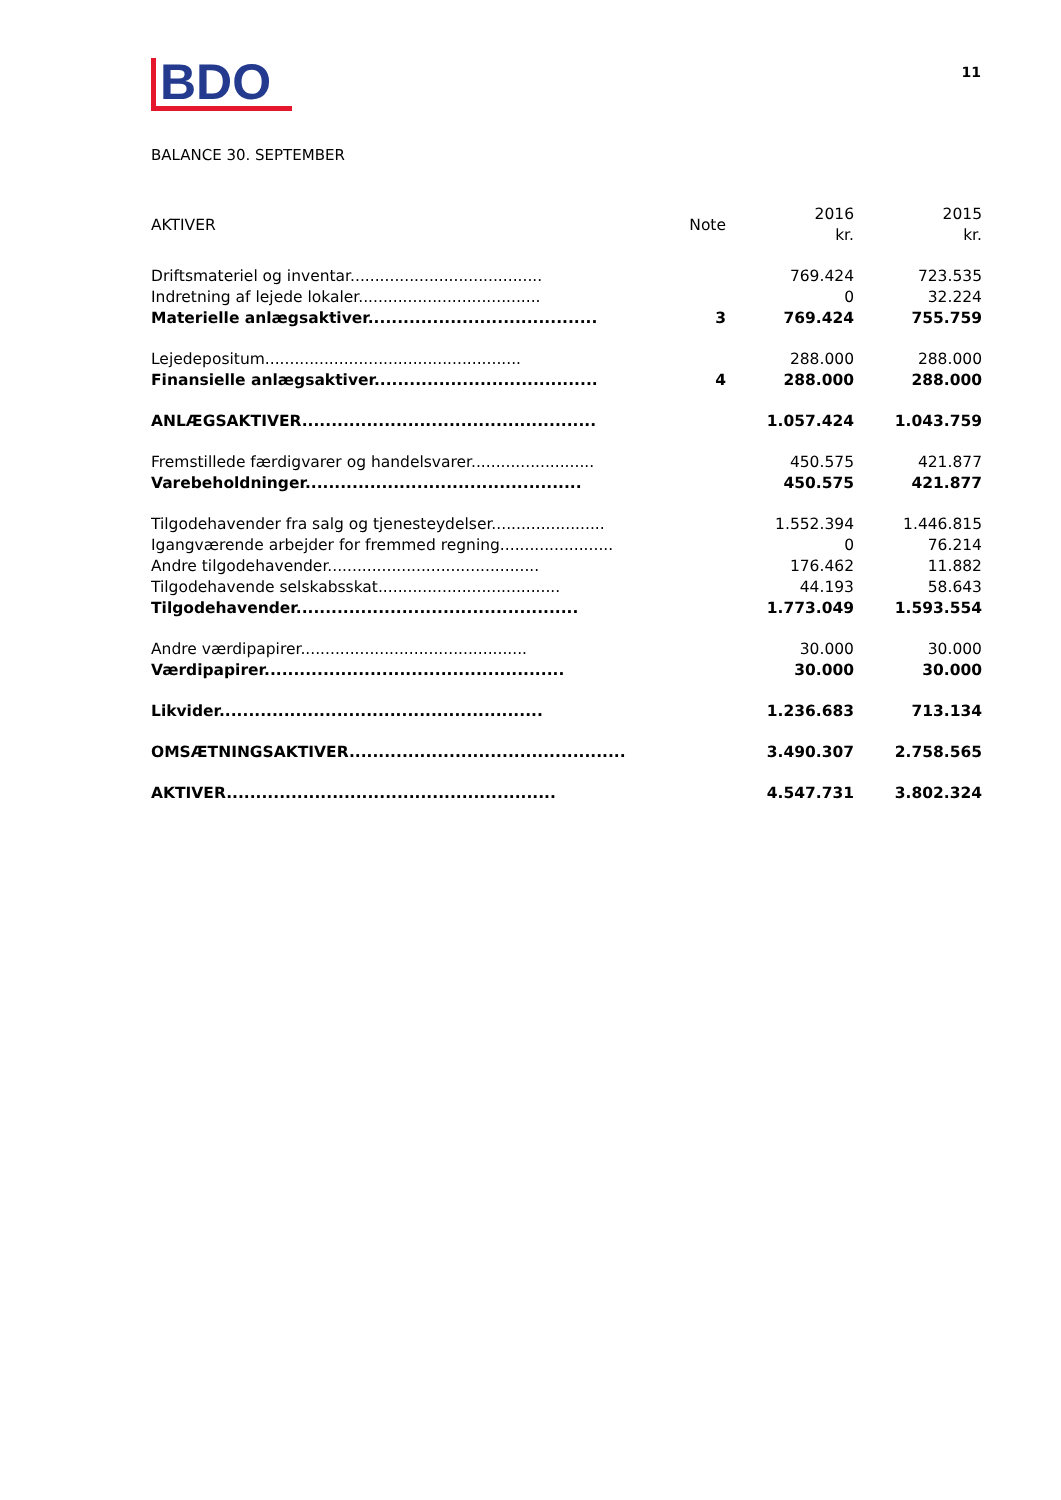BDO
11
BALANCE 30. SEPTEMBER
| AKTIVER | Note | 2016 kr. | 2015 kr. |
| --- | --- | --- | --- |
| Driftsmateriel og inventar....................................... | | 769.424 | 723.535 |
| Indretning af lejede lokaler..................................... | | 0 | 32.224 |
| Materielle anlægsaktiver....................................... | 3 | 769.424 | 755.759 |
| Lejedepositum.................................................... | | 288.000 | 288.000 |
| Finansielle anlægsaktiver...................................... | 4 | 288.000 | 288.000 |
| ANLÆGSAKTIVER.................................................. | | 1.057.424 | 1.043.759 |
| Fremstillede færdigvarer og handelsvarer......................... | | 450.575 | 421.877 |
| Varebeholdninger............................................... | | 450.575 | 421.877 |
| Tilgodehavender fra salg og tjenesteydelser....................... | | 1.552.394 | 1.446.815 |
| Igangværende arbejder for fremmed regning....................... | | 0 | 76.214 |
| Andre tilgodehavender........................................... | | 176.462 | 11.882 |
| Tilgodehavende selskabsskat..................................... | | 44.193 | 58.643 |
| Tilgodehavender................................................ | | 1.773.049 | 1.593.554 |
| Andre værdipapirer.............................................. | | 30.000 | 30.000 |
| Værdipapirer................................................... | | 30.000 | 30.000 |
| Likvider....................................................... | | 1.236.683 | 713.134 |
| OMSÆTNINGSAKTIVER............................................... | | 3.490.307 | 2.758.565 |
| AKTIVER........................................................ | | 4.547.731 | 3.802.324 |